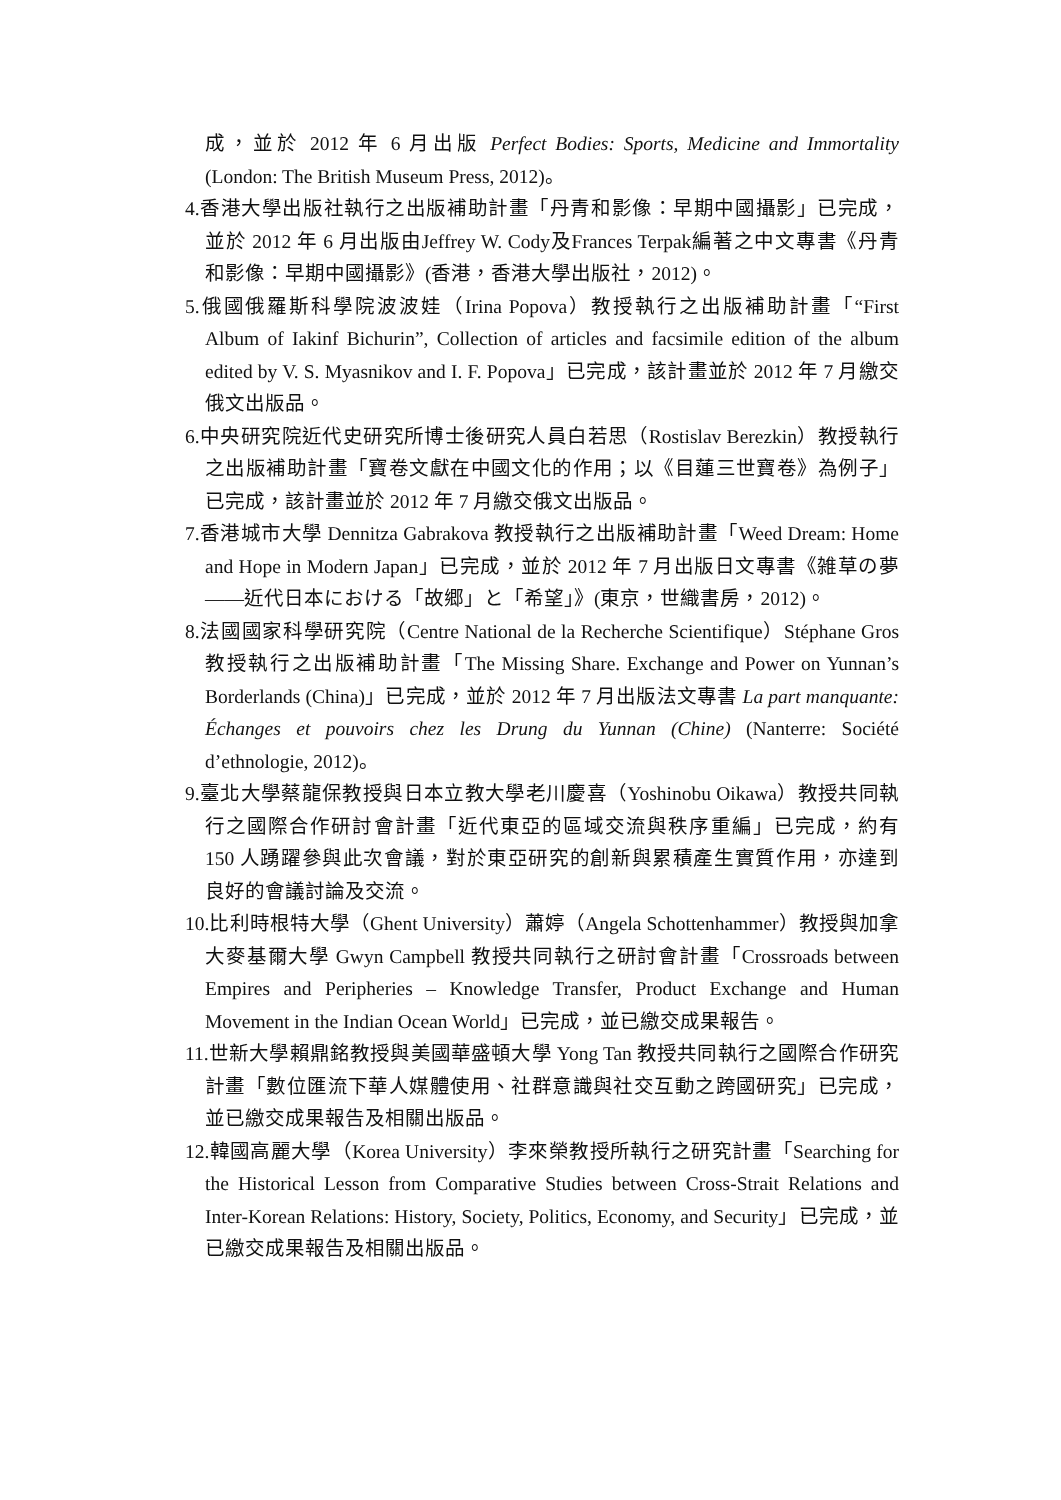成，並於 2012 年 6 月出版 Perfect Bodies: Sports, Medicine and Immortality (London: The British Museum Press, 2012)。
4.香港大學出版社執行之出版補助計畫「丹青和影像：早期中國攝影」已完成，並於 2012 年 6 月出版由Jeffrey W. Cody及Frances Terpak編著之中文專書《丹青和影像：早期中國攝影》(香港，香港大學出版社，2012)。
5.俄國俄羅斯科學院波波娃（Irina Popova）教授執行之出版補助計畫「“First Album of Iakinf Bichurin”, Collection of articles and facsimile edition of the album edited by V. S. Myasnikov and I. F. Popova」已完成，該計畫並於 2012 年 7 月繳交俄文出版品。
6.中央研究院近代史研究所博士後研究人員白若思（Rostislav Berezkin）教授執行之出版補助計畫「寶卷文獻在中國文化的作用；以《目蓮三世寶卷》為例子」已完成，該計畫並於 2012 年 7 月繳交俄文出版品。
7.香港城市大學 Dennitza Gabrakova 教授執行之出版補助計畫「Weed Dream: Home and Hope in Modern Japan」已完成，並於 2012 年 7 月出版日文專書《雑草の夢——近代日本における「故郷」と「希望」》(東京，世織書房，2012)。
8.法國國家科學研究院（Centre National de la Recherche Scientifique）Stéphane Gros 教授執行之出版補助計畫「The Missing Share. Exchange and Power on Yunnan’s Borderlands (China)」已完成，並於 2012 年 7 月出版法文專書 La part manquante: Échanges et pouvoirs chez les Drung du Yunnan (Chine) (Nanterre: Société d’ethnologie, 2012)。
9.臺北大學蔡龍保教授與日本立教大學老川慶喜（Yoshinobu Oikawa）教授共同執行之國際合作研討會計畫「近代東亞的區域交流與秩序重編」已完成，約有 150 人踴躍參與此次會議，對於東亞研究的創新與累積產生實質作用，亦達到良好的會議討論及交流。
10.比利時根特大學（Ghent University）蕭婷（Angela Schottenhammer）教授與加拿大麥基爾大學 Gwyn Campbell 教授共同執行之研討會計畫「Crossroads between Empires and Peripheries – Knowledge Transfer, Product Exchange and Human Movement in the Indian Ocean World」已完成，並已繳交成果報告。
11.世新大學賴鼎銘教授與美國華盛頓大學 Yong Tan 教授共同執行之國際合作研究計畫「數位匯流下華人媒體使用、社群意識與社交互動之跨國研究」已完成，並已繳交成果報告及相關出版品。
12.韓國高麗大學（Korea University）李來榮教授所執行之研究計畫「Searching for the Historical Lesson from Comparative Studies between Cross-Strait Relations and Inter-Korean Relations: History, Society, Politics, Economy, and Security」已完成，並已繳交成果報告及相關出版品。